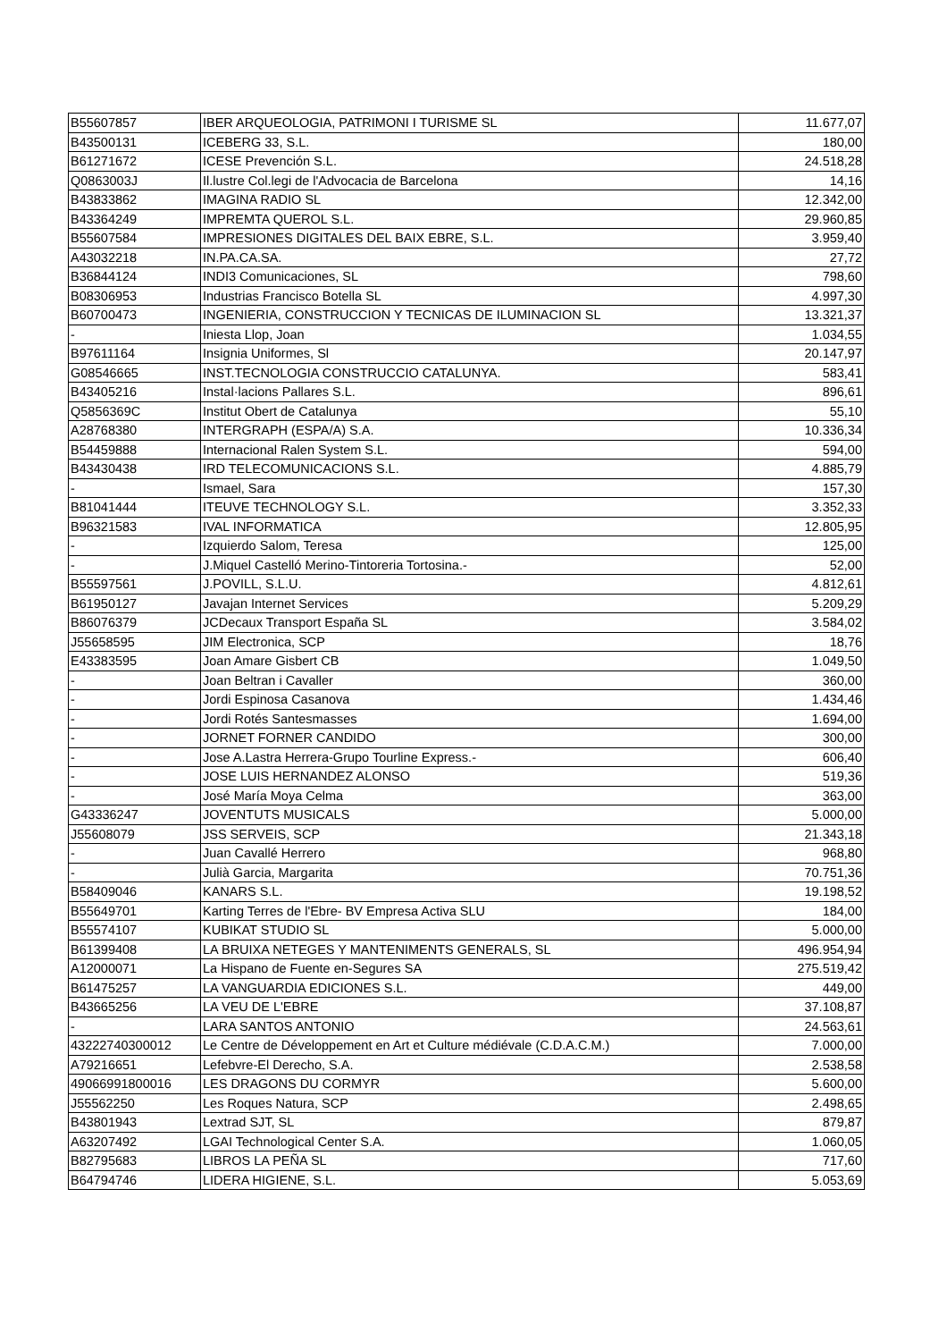| B55607857 | IBER ARQUEOLOGIA, PATRIMONI I TURISME SL | 11.677,07 |
| B43500131 | ICEBERG 33, S.L. | 180,00 |
| B61271672 | ICESE Prevención S.L. | 24.518,28 |
| Q0863003J | Il.lustre Col.legi de l'Advocacia de Barcelona | 14,16 |
| B43833862 | IMAGINA RADIO SL | 12.342,00 |
| B43364249 | IMPREMTA QUEROL S.L. | 29.960,85 |
| B55607584 | IMPRESIONES DIGITALES DEL BAIX EBRE, S.L. | 3.959,40 |
| A43032218 | IN.PA.CA.SA. | 27,72 |
| B36844124 | INDI3 Comunicaciones, SL | 798,60 |
| B08306953 | Industrias Francisco Botella SL | 4.997,30 |
| B60700473 | INGENIERIA, CONSTRUCCION Y TECNICAS DE ILUMINACION SL | 13.321,37 |
| - | Iniesta Llop, Joan | 1.034,55 |
| B97611164 | Insignia Uniformes, Sl | 20.147,97 |
| G08546665 | INST.TECNOLOGIA CONSTRUCCIO CATALUNYA. | 583,41 |
| B43405216 | Instal·lacions Pallares S.L. | 896,61 |
| Q5856369C | Institut Obert de Catalunya | 55,10 |
| A28768380 | INTERGRAPH (ESPA/A) S.A. | 10.336,34 |
| B54459888 | Internacional Ralen System S.L. | 594,00 |
| B43430438 | IRD TELECOMUNICACIONS S.L. | 4.885,79 |
| - | Ismael, Sara | 157,30 |
| B81041444 | ITEUVE TECHNOLOGY S.L. | 3.352,33 |
| B96321583 | IVAL INFORMATICA | 12.805,95 |
| - | Izquierdo Salom, Teresa | 125,00 |
| - | J.Miquel Castelló Merino-Tintoreria Tortosina.- | 52,00 |
| B55597561 | J.POVILL, S.L.U. | 4.812,61 |
| B61950127 | Javajan Internet Services | 5.209,29 |
| B86076379 | JCDecaux Transport España SL | 3.584,02 |
| J55658595 | JIM Electronica, SCP | 18,76 |
| E43383595 | Joan Amare Gisbert CB | 1.049,50 |
| - | Joan Beltran i Cavaller | 360,00 |
| - | Jordi Espinosa Casanova | 1.434,46 |
| - | Jordi Rotés Santesmasses | 1.694,00 |
| - | JORNET FORNER CANDIDO | 300,00 |
| - | Jose A.Lastra Herrera-Grupo Tourline Express.- | 606,40 |
| - | JOSE LUIS HERNANDEZ ALONSO | 519,36 |
| - | José María Moya Celma | 363,00 |
| G43336247 | JOVENTUTS MUSICALS | 5.000,00 |
| J55608079 | JSS SERVEIS, SCP | 21.343,18 |
| - | Juan Cavallé Herrero | 968,80 |
| - | Julià Garcia, Margarita | 70.751,36 |
| B58409046 | KANARS S.L. | 19.198,52 |
| B55649701 | Karting Terres de l'Ebre- BV Empresa Activa SLU | 184,00 |
| B55574107 | KUBIKAT STUDIO SL | 5.000,00 |
| B61399408 | LA BRUIXA NETEGES Y MANTENIMENTS GENERALS, SL | 496.954,94 |
| A12000071 | La Hispano de Fuente en-Segures SA | 275.519,42 |
| B61475257 | LA VANGUARDIA EDICIONES S.L. | 449,00 |
| B43665256 | LA VEU DE L'EBRE | 37.108,87 |
| - | LARA SANTOS ANTONIO | 24.563,61 |
| 43222740300012 | Le Centre de Développement en Art et Culture médiévale (C.D.A.C.M.) | 7.000,00 |
| A79216651 | Lefebvre-El Derecho, S.A. | 2.538,58 |
| 49066991800016 | LES DRAGONS DU CORMYR | 5.600,00 |
| J55562250 | Les Roques Natura, SCP | 2.498,65 |
| B43801943 | Lextrad SJT, SL | 879,87 |
| A63207492 | LGAI Technological Center S.A. | 1.060,05 |
| B82795683 | LIBROS LA PEÑA SL | 717,60 |
| B64794746 | LIDERA HIGIENE, S.L. | 5.053,69 |